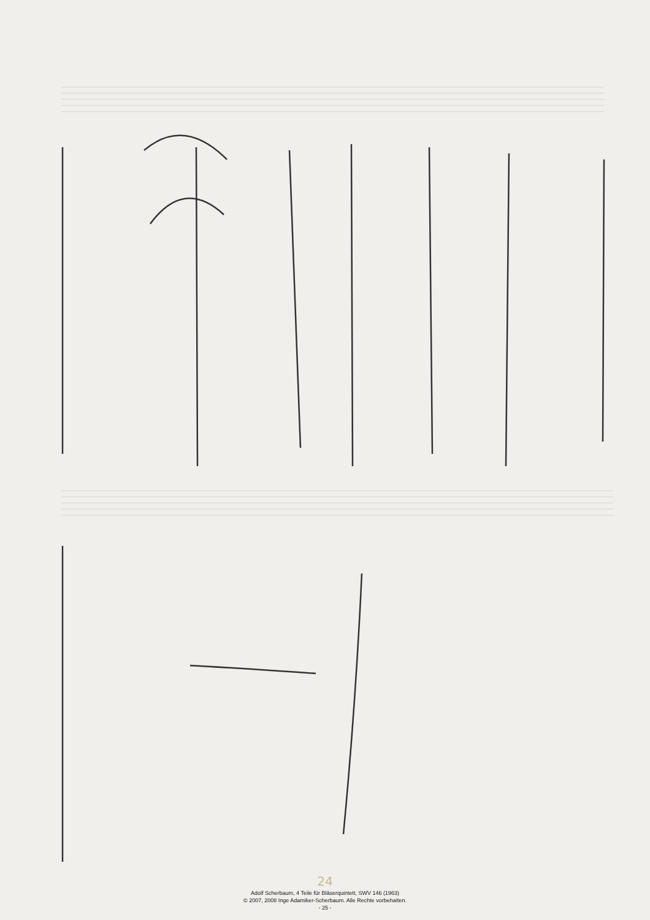24
Adolf Scherbaum, 4 Teile für Bläserquintett, SWV 146 (1963)
© 2007, 2008 Inge Adamiker-Scherbaum. Alle Rechte vorbehalten.
- 25 -